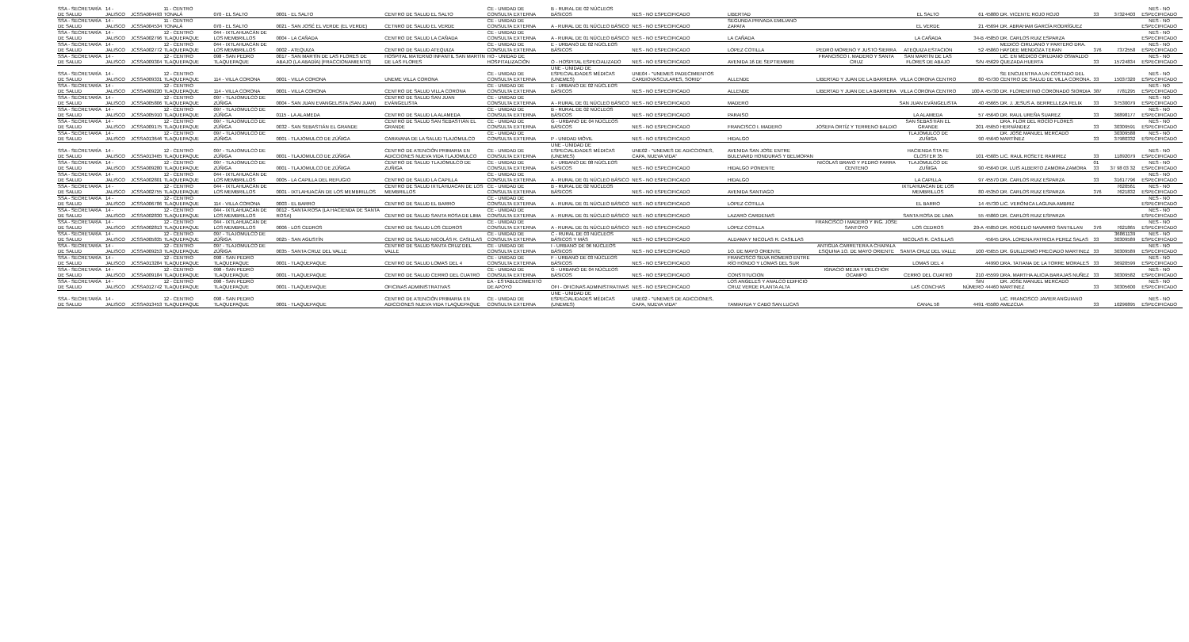| SSA - SECRETARÍA DE SALUD | 14 - JALISCO | JCSSA004493 | 11 - CENTRO TONALÁ | 070 - EL SALTO | 0001 - EL SALTO | CENTRO DE SALUD EL SALTO | CE - UNIDAD DE CONSULTA EXTERNA | B - RURAL DE 02 NÚCLEOS BÁSICOS | NES - NO ESPECIFICADO | LIBERTAD | | EL SALTO | 61 | 45880 | DR. VICENTE ROJO ROJO | 33 | 37324403 | NES - NO ESPECIFICADO |
| SSA - SECRETARÍA DE SALUD | 14 - JALISCO | JCSSA004534 | 11 - CENTRO TONALÁ | 070 - EL SALTO | 0021 - SAN JOSÉ EL VERDE (EL VERDE) | CETNRO DE SALUD EL VERDE | CE - UNIDAD DE CONSULTA EXTERNA | A - RURAL DE 01 NÚCLEO BÁSICO | NES - NO ESPECIFICADO | SEGUNDA PRIVADA EMILIANO ZAPATA | | EL VERDE | 21 | 45694 | DR. ABRAHAM GARCÍA RODRÍGUEZ | | | NES - NO ESPECIFICADO |
| SSA - SECRETARÍA DE SALUD | 14 - JALISCO | JCSSA002796 | 12 - CENTRO TLAQUEPAQUE | 044 - IXTLAHUACÁN DE LOS MEMBRILLOS | 0004 - LA CAÑADA | CENTRO DE SALUD LA CAÑADA | CE - UNIDAD DE CONSULTA EXTERNA | A - RURAL DE 01 NÚCLEO BÁSICO | NES - NO ESPECIFICADO | LA CAÑADA | | LA CAÑADA | 34-B | 45850 | DR. CARLOS RUIZ ESPARZA | | | NES - NO ESPECIFICADO |
| SSA - SECRETARÍA DE SALUD | 14 - JALISCO | JCSSA002772 | 12 - CENTRO TLAQUEPAQUE | 044 - IXTLAHUACÁN DE LOS MEMBRILLOS | 0002 - ATEQUIZA | CENTRO DE SALUD ATEQUIZA | CE - UNIDAD DE CONSULTA EXTERNA | E - URBANO DE 02 NÚCLEOS BÁSICOS | NES - NO ESPECIFICADO | LOPEZ COTILLA | PEDRO MORENO Y JUSTO SIERRA | ATEQUIZA ESTACION | 52 | 45860 | MEDICO CIRUJANO Y PARTERO DRA. HAYDEE MENDOZA TERAN | 376 | 7372558 | NES - NO ESPECIFICADO |
| SSA - SECRETARÍA DE SALUD | 14 - JALISCO | JCSSA009304 | 12 - CENTRO TLAQUEPAQUE | 098 - SAN PEDRO TLAQUEPAQUE | 0017 - SAN MARTÍN DE LAS FLORES DE ABAJO (LA ABADÍA) [FRACCIONAMIENTO] | HOSPITAL MATERNO INFANTIL SAN MARTÍN DE LAS FLORES | HO - UNIDAD DE HOSPITALIZACIÓN | O - HOSPITAL ESPECIALIZADO | NES - NO ESPECIFICADO | AVENIDA 16 DE SEPTIEMBRE | FRANCISCO I. MADERO Y SANTA CRUZ | SAN MARTÍN DE LAS FLORES DE ABAJO | S/N | 45629 | LIC. EN MÉDICO CIRUJANO OSWALDO QUEZADA HUERTA | 33 | 15724834 | NES - NO ESPECIFICADO |
| SSA - SECRETARÍA DE SALUD | 14 - JALISCO | JCSSA009331 | 12 - CENTRO TLAQUEPAQUE | 114 - VILLA CORONA | 0001 - VILLA CORONA | UNEME VILLA CORONA | CE - UNIDAD DE CONSULTA EXTERNA | UNE - UNIDAD DE ESPECIALIDADES MÉDICAS (UNEMES) | UNE04 - "UNEMES PADECIMIENTOS CARDIOVASCULARES, SORID" | ALLENDE | LIBERTAD Y JUAN DE LA BARRERA | VILLA CORONA CENTRO | 80 | 45730 | SE ENCUENTRA A UN COSTADO DEL CENTRO DE SALUD DE VILLA CORONA. | 33 | 15037320 | NES - NO ESPECIFICADO |
| SSA - SECRETARÍA DE SALUD | 14 - JALISCO | JCSSA009220 | 12 - CENTRO TLAQUEPAQUE | 114 - VILLA CORONA | 0001 - VILLA CORONA | CENTRO DE SALUD VILLA CORONA | CE - UNIDAD DE CONSULTA EXTERNA | E - URBANO DE 02 NÚCLEOS BÁSICOS | NES - NO ESPECIFICADO | ALLENDE | LIBERTAD Y JUAN DE LA BARRERA | VILLA CORONA CENTRO | 100 A | 45730 | DR. FLORENTINO CORONADO SIORDIA | 387 | 7781295 | NES - NO ESPECIFICADO |
| SSA - SECRETARÍA DE SALUD | 14 - JALISCO | JCSSA005806 | 12 - CENTRO TLAQUEPAQUE | 097 - TLAJOMULCO DE ZÚÑIGA | 0004 - SAN JUAN EVANGELISTA (SAN JUAN) | CENTRO DE SALUD SAN JUAN EVÁNGELISTA | CE - UNIDAD DE CONSULTA EXTERNA | A - RURAL DE 01 NÚCLEO BÁSICO | NES - NO ESPECIFICADO | MADERO | | SAN JUAN EVÁNGELISTA | 40 | 45665 | DR. J. JESUS A. BERRELLEZA FELIX | 33 | 37530079 | NES - NO ESPECIFICADO |
| SSA - SECRETARÍA DE SALUD | 14 - JALISCO | JCSSA005910 | 12 - CENTRO TLAQUEPAQUE | 097 - TLAJOMULCO DE ZÚÑIGA | 0115 - LA ALAMEDA | CENTRO DE SALUD LA ALAMEDA | CE - UNIDAD DE CONSULTA EXTERNA | B - RURAL DE 02 NÚCLEOS BÁSICOS | NES - NO ESPECIFICADO | PARAISO | | LA ALAMEDA | 57 | 45640 | DR. RAUL UREÑA SUAREZ | 33 | 36898177 | NES - NO ESPECIFICADO |
| SSA - SECRETARÍA DE SALUD | 14 - JALISCO | JCSSA009175 | 12 - CENTRO TLAQUEPAQUE | 097 - TLAJOMULCO DE ZÚÑIGA | 0032 - SAN SEBASTIÁN EL GRANDE | CENTRO DE SALUD SAN SEBASTIÁN EL GRANDE | CE - UNIDAD DE CONSULTA EXTERNA | G - URBANO DE 04 NÚCLEOS BÁSICOS | NES - NO ESPECIFICADO | FRANCISCO I. MADERO | JOSEFA ORTÍZ Y TERRENO BALDIO | SAN SEBASTIÁN EL GRANDE | 201 | 45650 | DRA. FLOR DEL ROCÍO FLORES HERNÁNDEZ | 33 | 30309591 | NES - NO ESPECIFICADO |
| SSA - SECRETARÍA DE SALUD | 14 - JALISCO | JCSSA013646 | 12 - CENTRO TLAQUEPAQUE | 097 - TLAJOMULCO DE ZÚÑIGA | 0001 - TLAJOMULCO DE ZÚÑIGA | CARAVANA DE LA SALUD TLAJOMULCO | CE - UNIDAD DE CONSULTA EXTERNA | P - UNIDAD MÓVIL | NES - NO ESPECIFICADO | HIDALGO | | TLAJOMULCO DE ZUÑIGA | 90 | 45640 | DR. JOSÉ MANUEL MERCADO MARTÍNEZ | 33 | 30309588 37980332 | NES - NO ESPECIFICADO |
| SSA - SECRETARÍA DE SALUD | 14 - JALISCO | JCSSA013465 | 12 - CENTRO TLAQUEPAQUE | 097 - TLAJOMULCO DE ZÚÑIGA | 0001 - TLAJOMULCO DE ZÚÑIGA | CENTRO DE ATENCIÓN PRIMARIA EN ADICCIONES NUEVA VIDA TLAJOMULCO | CE - UNIDAD DE CONSULTA EXTERNA | UNE - UNIDAD DE ESPECIALIDADES MÉDICAS (UNEMES) | UNE02 - "UNEMES DE ADICCIONES, CAPA, NUEVA VIDA" | AVENIDA SAN JOSE ENTRE BULEVARD HONDURAS Y BELMOPAN | | HACIENDA STA FE CLOSTER 35 | 101 | 45685 | LIC. RAUL ROSETE RAMIREZ | 33 | 11892079 | NES - NO ESPECIFICADO |
| SSA - SECRETARÍA DE SALUD | 14 - JALISCO | JCSSA009280 | 12 - CENTRO TLAQUEPAQUE | 097 - TLAJOMULCO DE ZÚÑIGA | 0001 - TLAJOMULCO DE ZÚÑIGA | CENTRO DE SALUD TLAJOMULCO DE ZUÑIGA | CE - UNIDAD DE CONSULTA EXTERNA | K - URBANO DE 08 NÚCLEOS BÁSICOS | NES - NO ESPECIFICADO | HIDALGO PONIENTE | NICOLAS BRAVO Y PEDRO PARRA CENTENO | TLAJOMULCO DE ZUÑIGA | 90 | 45640 | DR. LUIS ALBERTO ZAMORA ZAMORA | 01 33 | 37 98 03 32 | NES - NO ESPECIFICADO |
| SSA - SECRETARÍA DE SALUD | 14 - JALISCO | JCSSA002801 | 12 - CENTRO TLAQUEPAQUE | 044 - IXTLAHUACÁN DE LOS MEMBRILLOS | 0005 - LA CAPILLA DEL REFUGIO | CENTRO DE SALUD LA CAPILLA | CE - UNIDAD DE CONSULTA EXTERNA | A - RURAL DE 01 NÚCLEO BÁSICO | NES - NO ESPECIFICADO | HIDALGO | | LA CAPILLA | 97 | 45570 | DR. CARLOS RUIZ ESPARZA | 33 | 31617796 | NES - NO ESPECIFICADO |
| SSA - SECRETARÍA DE SALUD | 14 - JALISCO | JCSSA002755 | 12 - CENTRO TLAQUEPAQUE | 044 - IXTLAHUACÁN DE LOS MEMBRILLOS | 0001 - IXTLAHUACÁN DE LOS MEMBRILLOS | CENTRO DE SALUD IXTLÁHUACAN DE LOS MEMBRILLOS | CE - UNIDAD DE CONSULTA EXTERNA | B - RURAL DE 02 NÚCLEOS BÁSICOS | NES - NO ESPECIFICADO | AVENIDA SANTIAGO | | IXTLAHUACAN DE LOS MEMBRILLOS | 80 | 45350 | DR. CARLOS RUIZ ESPARZA | 376 | 7620561 7621832 | NES - NO ESPECIFICADO |
| SSA - SECRETARÍA DE SALUD | 14 - JALISCO | JCSSA006786 | 12 - CENTRO TLAQUEPAQUE | 114 - VILLA CORONA | 0003 - EL BARRO | CENTRO DE SALUD EL BARRO | CE - UNIDAD DE CONSULTA EXTERNA | A - RURAL DE 01 NÚCLEO BÁSICO | NES - NO ESPECIFICADO | LOPEZ COTILLA | | EL BARRO | 14 | 45730 | LIC. VERÓNICA LAGUNA AMBRIZ | | | NES - NO ESPECIFICADO |
| SSA - SECRETARÍA DE SALUD | 14 - JALISCO | JCSSA002830 | 12 - CENTRO TLAQUEPAQUE | 044 - IXTLAHUACÁN DE LOS MEMBRILLOS | 0012 - SANTA ROSA (LA HACIENDA DE SANTA ROSA) | CENTRO DE SALUD SANTA ROSA DE LIMA | CE - UNIDAD DE CONSULTA EXTERNA | A - RURAL DE 01 NÚCLEO BÁSICO | NES - NO ESPECIFICADO | LAZARO CARDENAS | | SANTA ROSA DE LIMA | 55 | 45860 | DR. CARLOS RUIZ ESPARZA | | | NES - NO ESPECIFICADO |
| SSA - SECRETARÍA DE SALUD | 14 - JALISCO | JCSSA002813 | 12 - CENTRO TLAQUEPAQUE | 044 - IXTLAHUACÁN DE LOS MEMBRILLOS | 0006 - LOS CEDROS | CENTRO DE SALUD LOS CEDROS | CE - UNIDAD DE CONSULTA EXTERNA | A - RURAL DE 01 NÚCLEO BÁSICO | NES - NO ESPECIFICADO | LOPEZ COTILLA | FRANCISCO I MADERO Y ING. JOSE SANTOYO | LOS CEDROS | 20-A | 45850 | DR. ROGELIO NAVARRO SANTILLAN | 376 | 7621865 | NES - NO ESPECIFICADO |
| SSA - SECRETARÍA DE SALUD | 14 - JALISCO | JCSSA005835 | 12 - CENTRO TLAQUEPAQUE | 097 - TLAJOMULCO DE ZÚÑIGA | 0025 - SAN AGUSTÍN | CENTRO DE SALUD NICOLÁS R. CASILLAS | CE - UNIDAD DE CONSULTA EXTERNA | C - RURAL DE 03 NÚCLEOS BÁSICOS Y MÁS | NES - NO ESPECIFICADO | ALDAMA Y NICOLAS R. CASILLAS | | NICOLAS R. CASILLAS | | 45645 | DRA. LORENA PATRICIA PEREZ SALAS | 33 | 36861139 30309589 | NES - NO ESPECIFICADO |
| SSA - SECRETARÍA DE SALUD | 14 - JALISCO | JCSSA009253 | 12 - CENTRO TLAQUEPAQUE | 097 - TLAJOMULCO DE ZÚÑIGA | 0035 - SANTA CRUZ DEL VALLE | CENTRO DE SALUD SANTA CRUZ DEL VALLE | CE - UNIDAD DE CONSULTA EXTERNA | I - URBANO DE 06 NÚCLEOS BÁSICOS | NES - NO ESPECIFICADO | 1O. DE MAYO ORIENTE | ANTIGUA CARRETERA A CHAPALA ESQUINA 1O. DE MAYO ORIENTE | SANTA CRUZ DEL VALLE | 100 | 45655 | DR. GUILLERMO PRECIADO MARTINEZ | 33 | 30309589 | NES - NO ESPECIFICADO |
| SSA - SECRETARÍA DE SALUD | 14 - JALISCO | JCSSA013284 | 12 - CENTRO TLAQUEPAQUE | 098 - SAN PEDRO TLAQUEPAQUE | 0001 - TLAQUEPAQUE | CENTRO DE SALUD LOMAS DEL 4 | CE - UNIDAD DE CONSULTA EXTERNA | F - URBANO DE 03 NÚCLEOS BÁSICOS | NES - NO ESPECIFICADO | FRANCISCO SILVA ROMERO ENTRE RÍO HONDO Y LOMAS DEL SUR | | LOMAS DEL 4 | | 44990 | DRA. TATIANA DE LA TORRE MORALES | 33 | 36920599 | NES - NO ESPECIFICADO |
| SSA - SECRETARÍA DE SALUD | 14 - JALISCO | JCSSA009184 | 12 - CENTRO TLAQUEPAQUE | 098 - SAN PEDRO TLAQUEPAQUE | 0001 - TLAQUEPAQUE | CENTRO DE SALUD CERRO DEL CUATRO | CE - UNIDAD DE CONSULTA EXTERNA | G - URBANO DE 04 NÚCLEOS BÁSICOS | NES - NO ESPECIFICADO | CONSTITUCION | IGNACIO MEJIA Y MELCHOR OCAMPO | CERRO DEL CUATRO | 210 | 45599 | DRA. MARTHA ALICIA BARAJAS NUÑEZ | 33 | 30309582 | NES - NO ESPECIFICADO |
| SSA - SECRETARÍA DE SALUD | 14 - JALISCO | JCSSA012742 | 12 - CENTRO TLAQUEPAQUE | 098 - SAN PEDRO TLAQUEPAQUE | 0001 - TLAQUEPAQUE | OFICINAS ADMINISTRATIVAS | EA - ESTABLECIMIENTO DE APOYO | OFI - OFICINAS ADMINISTRATIVAS | NES - NO ESPECIFICADO | LOS ANGELES Y ANALCO EDIFICIO CRUZ VERDE PLANTA ALTA | | LAS CONCHAS | SIN NÚMERO | 44460 | DR. JOSE MANUEL MERCADO MARTINEZ | 33 | 30305600 | NES - NO ESPECIFICADO |
| SSA - SECRETARÍA DE SALUD | 14 - JALISCO | JCSSA013453 | 12 - CENTRO TLAQUEPAQUE | 098 - SAN PEDRO TLAQUEPAQUE | 0001 - TLAQUEPAQUE | CENTRO DE ATENCIÓN PRIMARIA EN ADICCIONES NUEVA VIDA TLAQUEPAQUE | CE - UNIDAD DE CONSULTA EXTERNA | UNE - UNIDAD DE ESPECIALIDADES MÉDICAS (UNEMES) | UNE02 - "UNEMES DE ADICCIONES, CAPA, NUEVA VIDA" | TAMIAHUA Y CABO SAN LUCAS | | CANAL 58 | 4491 | 45580 | LIC. FRANCISCO JAVIER ANGUIANO AMEZCUA | 33 | 10296895 | NES - NO ESPECIFICADO |